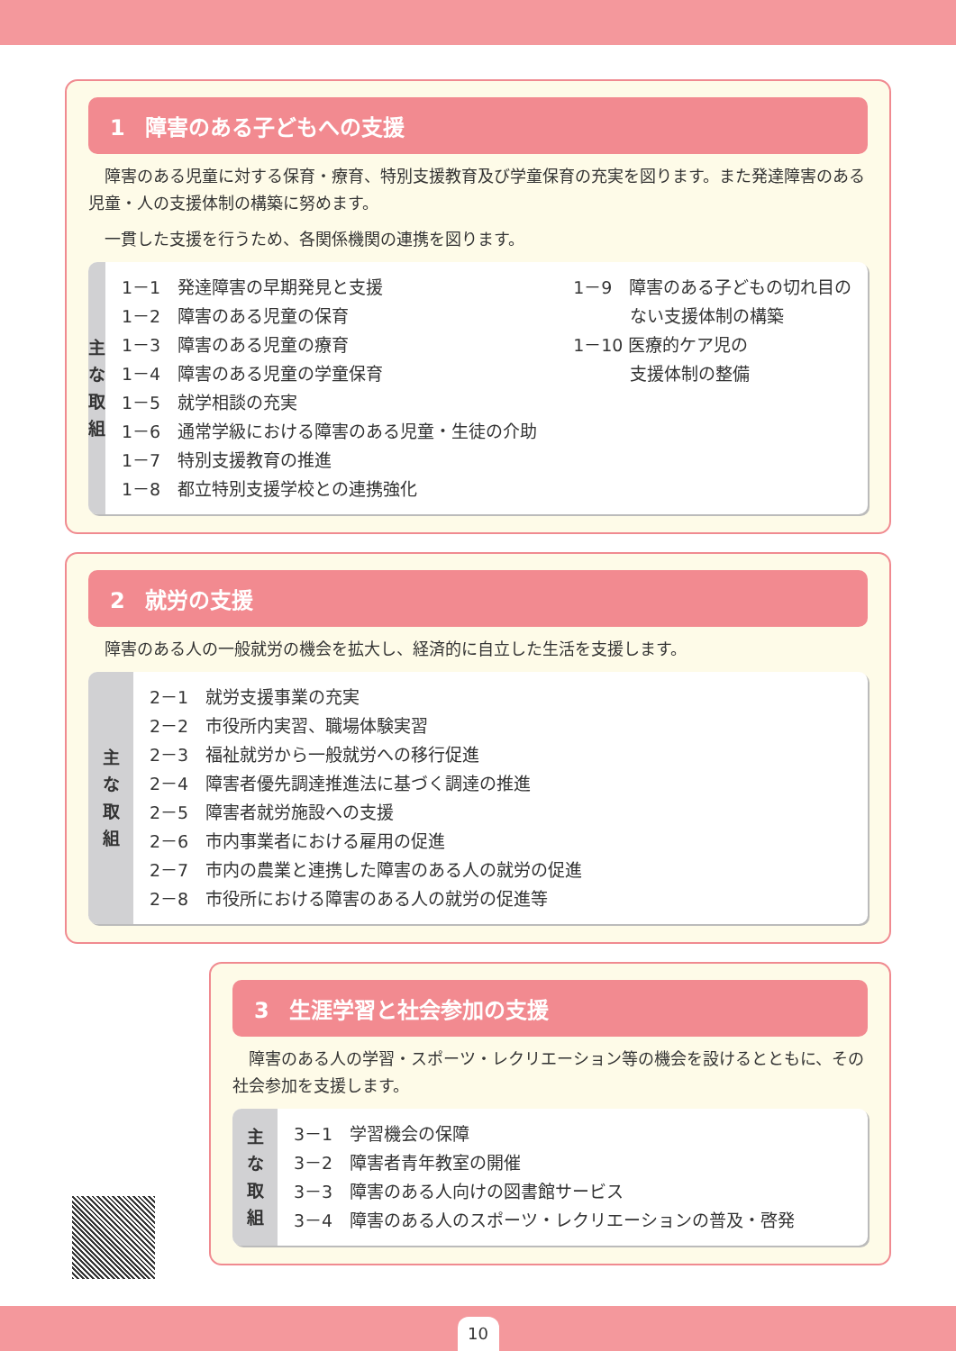1 障害のある子どもへの支援
障害のある児童に対する保育・療育、特別支援教育及び学童保育の充実を図ります。また発達障害のある児童・人の支援体制の構築に努めます。
一貫した支援を行うため、各関係機関の連携を図ります。
主
な
取
組
1－1　発達障害の早期発見と支援
1－2　障害のある児童の保育
1－3　障害のある児童の療育
1－4　障害のある児童の学童保育
1－5　就学相談の充実
1－6　通常学級における障害のある児童・生徒の介助
1－7　特別支援教育の推進
1－8　都立特別支援学校との連携強化
1－9　障害のある子どもの切れ目の
　　　 ない支援体制の構築
1－10 医療的ケア児の
　　　 支援体制の整備
2 就労の支援
障害のある人の一般就労の機会を拡大し、経済的に自立した生活を支援します。
主
な
取
組
2－1　就労支援事業の充実
2－2　市役所内実習、職場体験実習
2－3　福祉就労から一般就労への移行促進
2－4　障害者優先調達推進法に基づく調達の推進
2－5　障害者就労施設への支援
2－6　市内事業者における雇用の促進
2－7　市内の農業と連携した障害のある人の就労の促進
2－8　市役所における障害のある人の就労の促進等
3 生涯学習と社会参加の支援
障害のある人の学習・スポーツ・レクリエーション等の機会を設けるとともに、その社会参加を支援します。
主
な
取
組
3－1　学習機会の保障
3－2　障害者青年教室の開催
3－3　障害のある人向けの図書館サービス
3－4　障害のある人のスポーツ・レクリエーションの普及・啓発
10